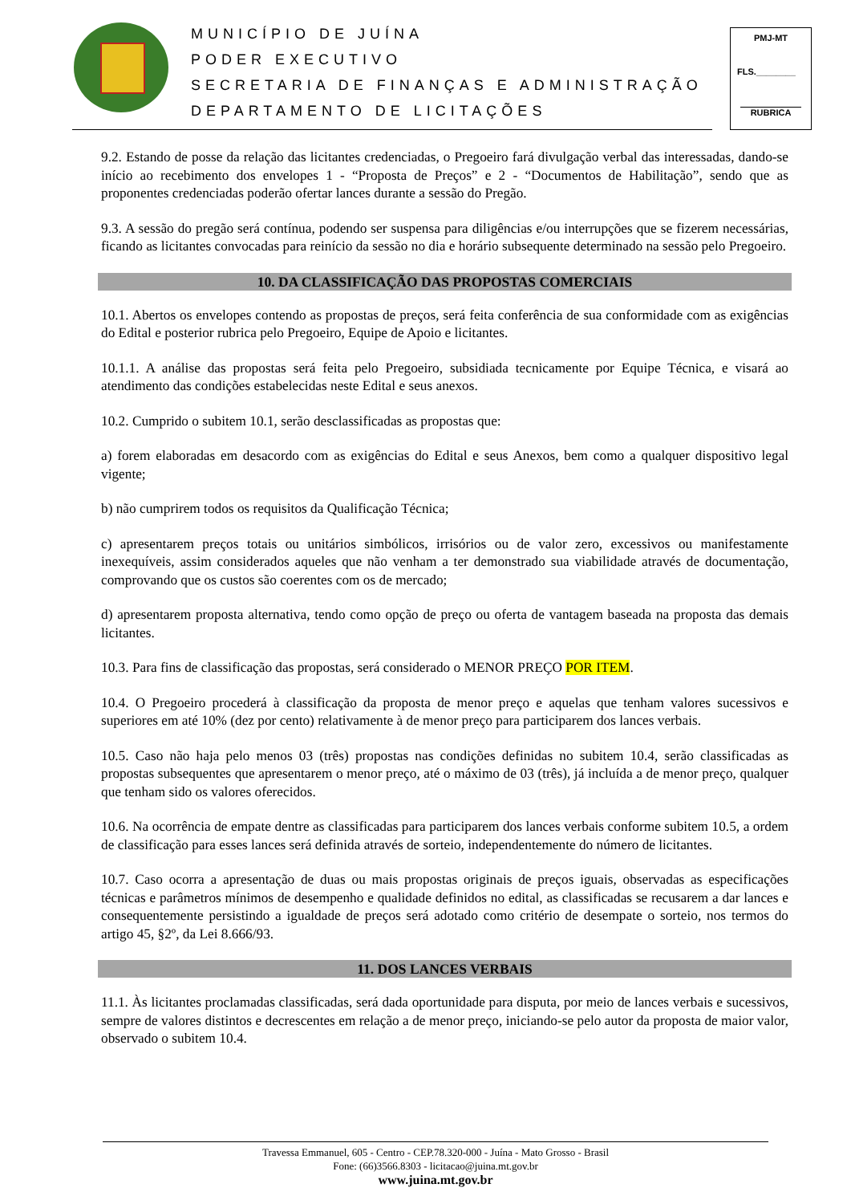MUNICÍPIO DE JUÍNA
PODER EXECUTIVO
SECRETARIA DE FINANÇAS E ADMINISTRAÇÃO
DEPARTAMENTO DE LICITAÇÕES
PMJ-MT
FLS.________
RUBRICA
9.2. Estando de posse da relação das licitantes credenciadas, o Pregoeiro fará divulgação verbal das interessadas, dando-se início ao recebimento dos envelopes 1 - “Proposta de Preços” e 2 - “Documentos de Habilitação”, sendo que as proponentes credenciadas poderão ofertar lances durante a sessão do Pregão.
9.3. A sessão do pregão será contínua, podendo ser suspensa para diligências e/ou interrupções que se fizerem necessárias, ficando as licitantes convocadas para reinício da sessão no dia e horário subsequente determinado na sessão pelo Pregoeiro.
10. DA CLASSIFICAÇÃO DAS PROPOSTAS COMERCIAIS
10.1. Abertos os envelopes contendo as propostas de preços, será feita conferência de sua conformidade com as exigências do Edital e posterior rubrica pelo Pregoeiro, Equipe de Apoio e licitantes.
10.1.1. A análise das propostas será feita pelo Pregoeiro, subsidiada tecnicamente por Equipe Técnica, e visará ao atendimento das condições estabelecidas neste Edital e seus anexos.
10.2. Cumprido o subitem 10.1, serão desclassificadas as propostas que:
a) forem elaboradas em desacordo com as exigências do Edital e seus Anexos, bem como a qualquer dispositivo legal vigente;
b) não cumprirem todos os requisitos da Qualificação Técnica;
c) apresentarem preços totais ou unitários simbólicos, irrisórios ou de valor zero, excessivos ou manifestamente inexequíveis, assim considerados aqueles que não venham a ter demonstrado sua viabilidade através de documentação, comprovando que os custos são coerentes com os de mercado;
d) apresentarem proposta alternativa, tendo como opção de preço ou oferta de vantagem baseada na proposta das demais licitantes.
10.3. Para fins de classificação das propostas, será considerado o MENOR PREÇO POR ITEM.
10.4. O Pregoeiro procederá à classificação da proposta de menor preço e aquelas que tenham valores sucessivos e superiores em até 10% (dez por cento) relativamente à de menor preço para participarem dos lances verbais.
10.5. Caso não haja pelo menos 03 (três) propostas nas condições definidas no subitem 10.4, serão classificadas as propostas subsequentes que apresentarem o menor preço, até o máximo de 03 (três), já incluída a de menor preço, qualquer que tenham sido os valores oferecidos.
10.6. Na ocorrência de empate dentre as classificadas para participarem dos lances verbais conforme subitem 10.5, a ordem de classificação para esses lances será definida através de sorteio, independentemente do número de licitantes.
10.7. Caso ocorra a apresentação de duas ou mais propostas originais de preços iguais, observadas as especificações técnicas e parâmetros mínimos de desempenho e qualidade definidos no edital, as classificadas se recusarem a dar lances e consequentemente persistindo a igualdade de preços será adotado como critério de desempate o sorteio, nos termos do artigo 45, §2º, da Lei 8.666/93.
11. DOS LANCES VERBAIS
11.1. Às licitantes proclamadas classificadas, será dada oportunidade para disputa, por meio de lances verbais e sucessivos, sempre de valores distintos e decrescentes em relação a de menor preço, iniciando-se pelo autor da proposta de maior valor, observado o subitem 10.4.
Travessa Emmanuel, 605 - Centro - CEP.78.320-000 - Juína - Mato Grosso - Brasil
Fone: (66)3566.8303 - licitacao@juina.mt.gov.br
www.juina.mt.gov.br